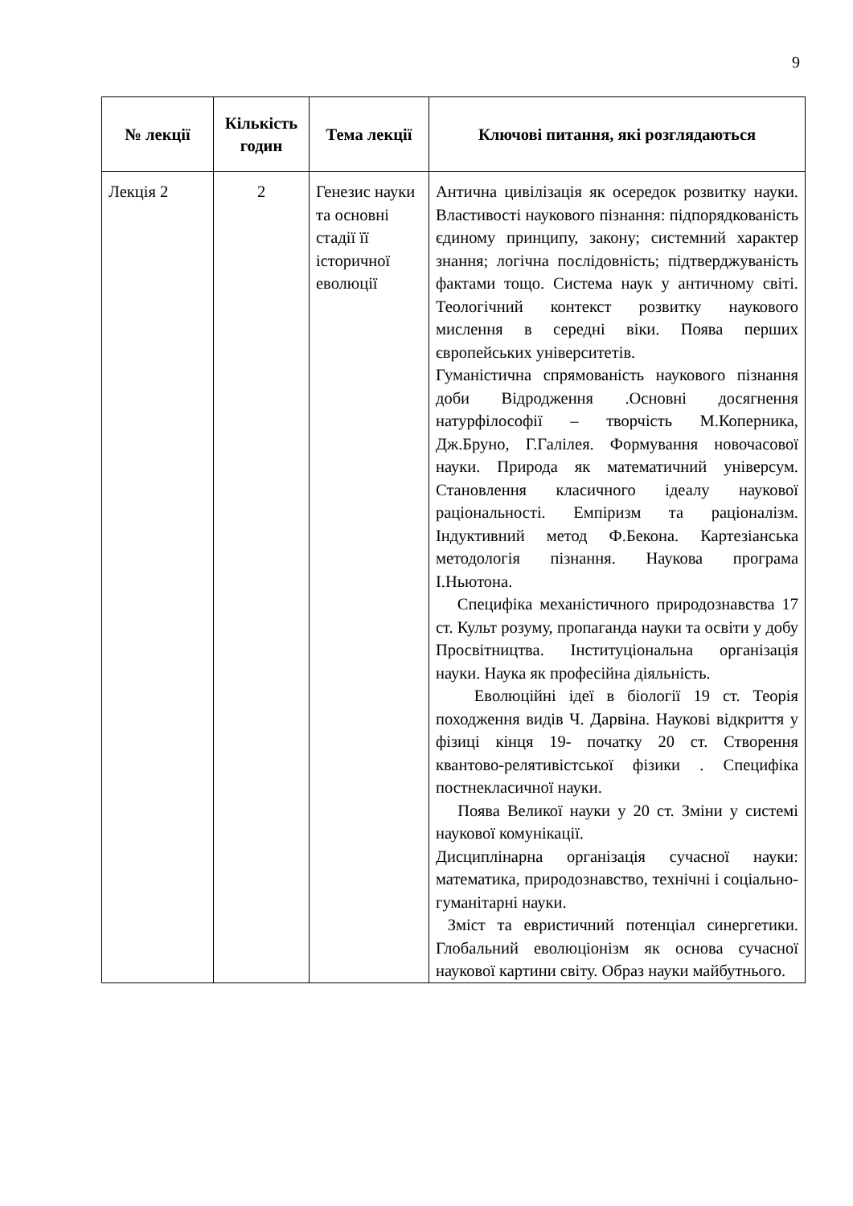9
| № лекції | Кількість годин | Тема лекції | Ключові питання, які розглядаються |
| --- | --- | --- | --- |
| Лекція 2 | 2 | Генезис науки та основні стадії її історичної еволюції | Антична цивілізація як осередок розвитку науки. Властивості наукового пізнання: підпорядкованість єдиному принципу, закону; системний характер знання; логічна послідовність; підтверджуваність фактами тощо. Система наук у античному світі. Теологічний контекст розвитку наукового мислення в середні віки. Поява перших європейських університетів. Гуманістична спрямованість наукового пізнання доби Відродження .Основні досягнення натурфілософії – творчість М.Коперника, Дж.Бруно, Г.Галілея. Формування новочасової науки. Природа як математичний універсум. Становлення класичного ідеалу наукової раціональності. Емпіризм та раціоналізм. Індуктивний метод Ф.Бекона. Картезіанська методологія пізнання. Наукова програма І.Ньютона. Специфіка механістичного природознавства 17 ст. Культ розуму, пропаганда науки та освіти у добу Просвітництва. Інституціональна організація науки. Наука як професійна діяльність. Еволюційні ідеї в біології 19 ст. Теорія походження видів Ч. Дарвіна. Наукові відкриття у фізиці кінця 19- початку 20 ст. Створення квантово-релятивістської фізики . Специфіка постнекласичної науки. Поява Великої науки у 20 ст. Зміни у системі наукової комунікації. Дисциплінарна організація сучасної науки: математика, природознавство, технічні і соціально-гуманітарні науки. Зміст та евристичний потенціал синергетики. Глобальний еволюціонізм як основа сучасної наукової картини світу. Образ науки майбутнього. |